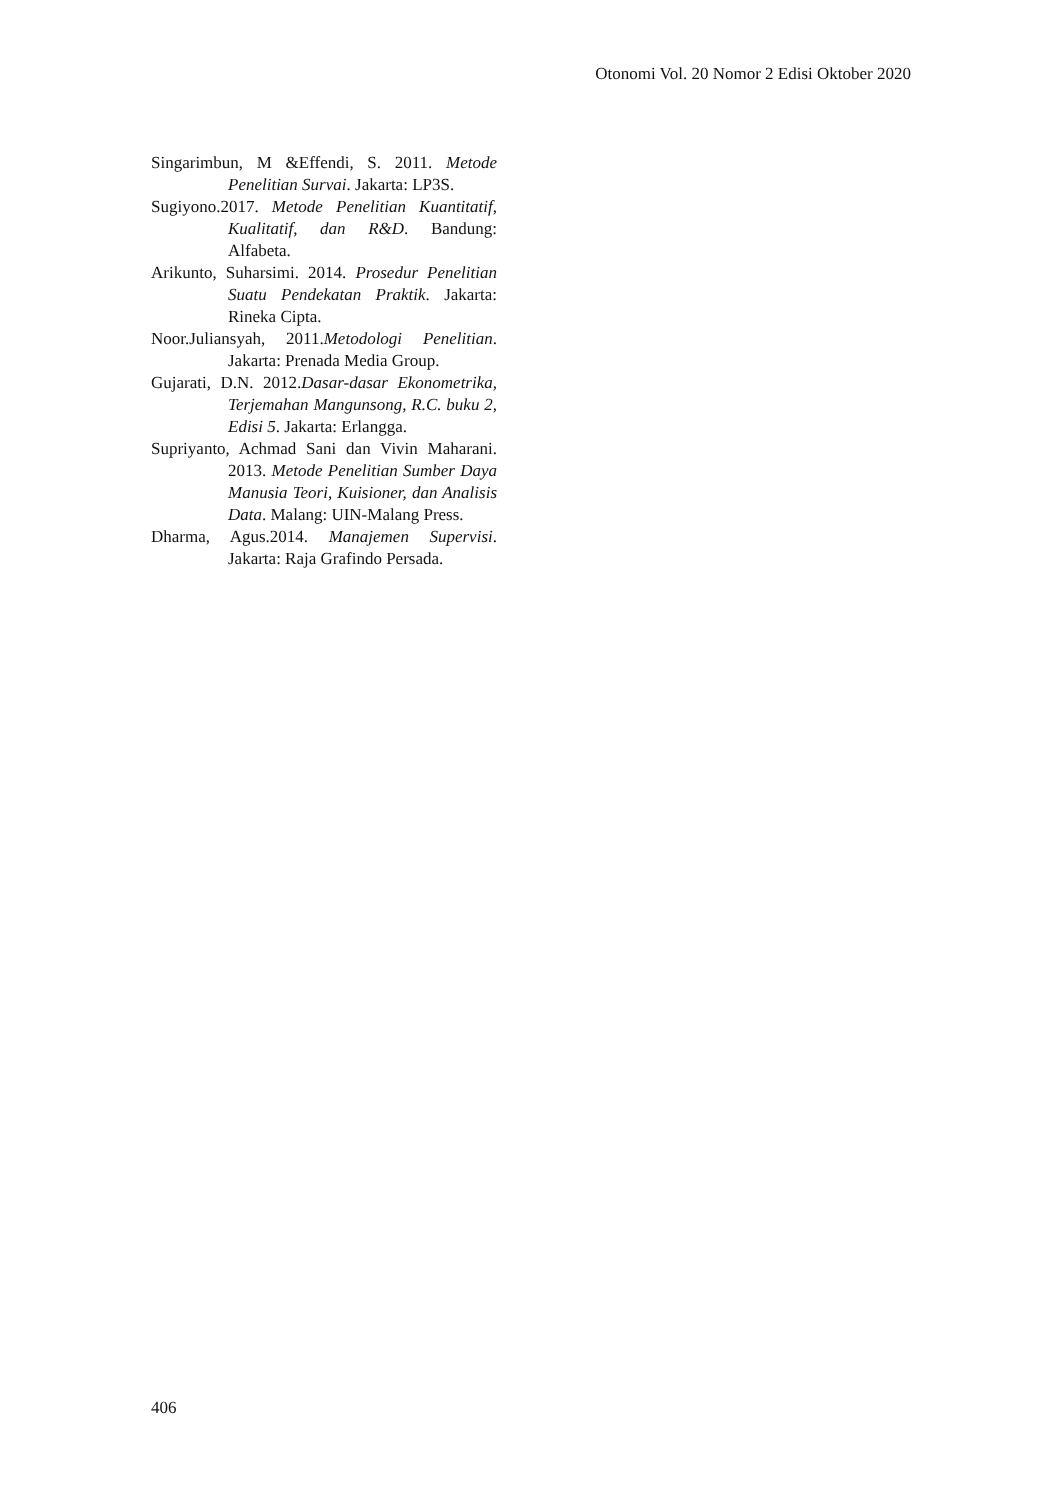Otonomi Vol. 20 Nomor 2 Edisi Oktober 2020
Singarimbun, M &Effendi, S. 2011. Metode Penelitian Survai. Jakarta: LP3S.
Sugiyono.2017. Metode Penelitian Kuantitatif, Kualitatif, dan R&D. Bandung: Alfabeta.
Arikunto, Suharsimi. 2014. Prosedur Penelitian Suatu Pendekatan Praktik. Jakarta: Rineka Cipta.
Noor.Juliansyah, 2011.Metodologi Penelitian. Jakarta: Prenada Media Group.
Gujarati, D.N. 2012.Dasar-dasar Ekonometrika, Terjemahan Mangunsong, R.C. buku 2, Edisi 5. Jakarta: Erlangga.
Supriyanto, Achmad Sani dan Vivin Maharani. 2013. Metode Penelitian Sumber Daya Manusia Teori, Kuisioner, dan Analisis Data. Malang: UIN-Malang Press.
Dharma, Agus.2014. Manajemen Supervisi. Jakarta: Raja Grafindo Persada.
406